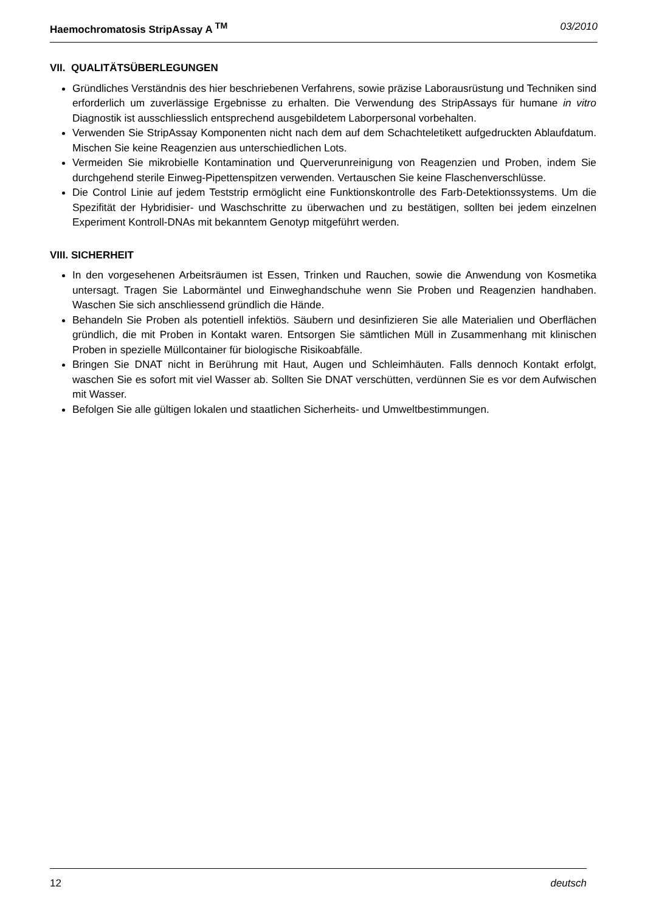Haemochromatosis StripAssay A <sup>TM</sup> 03/2010
VII. QUALITÄTSÜBERLEGUNGEN
Gründliches Verständnis des hier beschriebenen Verfahrens, sowie präzise Laborausrüstung und Techniken sind erforderlich um zuverlässige Ergebnisse zu erhalten. Die Verwendung des StripAssays für humane in vitro Diagnostik ist ausschliesslich entsprechend ausgebildetem Laborpersonal vorbehalten.
Verwenden Sie StripAssay Komponenten nicht nach dem auf dem Schachteletikett aufgedruckten Ablaufdatum. Mischen Sie keine Reagenzien aus unterschiedlichen Lots.
Vermeiden Sie mikrobielle Kontamination und Querverunreinigung von Reagenzien und Proben, indem Sie durchgehend sterile Einweg-Pipettenspitzen verwenden. Vertauschen Sie keine Flaschenverschlüsse.
Die Control Linie auf jedem Teststrip ermöglicht eine Funktionskontrolle des Farb-Detektionssystems. Um die Spezifität der Hybridisier- und Waschschritte zu überwachen und zu bestätigen, sollten bei jedem einzelnen Experiment Kontroll-DNAs mit bekanntem Genotyp mitgeführt werden.
VIII. SICHERHEIT
In den vorgesehenen Arbeitsräumen ist Essen, Trinken und Rauchen, sowie die Anwendung von Kosmetika untersagt. Tragen Sie Labormäntel und Einweghandschuhe wenn Sie Proben und Reagenzien handhaben. Waschen Sie sich anschliessend gründlich die Hände.
Behandeln Sie Proben als potentiell infektiös. Säubern und desinfizieren Sie alle Materialien und Oberflächen gründlich, die mit Proben in Kontakt waren. Entsorgen Sie sämtlichen Müll in Zusammenhang mit klinischen Proben in spezielle Müllcontainer für biologische Risikoabfälle.
Bringen Sie DNAT nicht in Berührung mit Haut, Augen und Schleimhäuten. Falls dennoch Kontakt erfolgt, waschen Sie es sofort mit viel Wasser ab. Sollten Sie DNAT verschütten, verdünnen Sie es vor dem Aufwischen mit Wasser.
Befolgen Sie alle gültigen lokalen und staatlichen Sicherheits- und Umweltbestimmungen.
12 deutsch